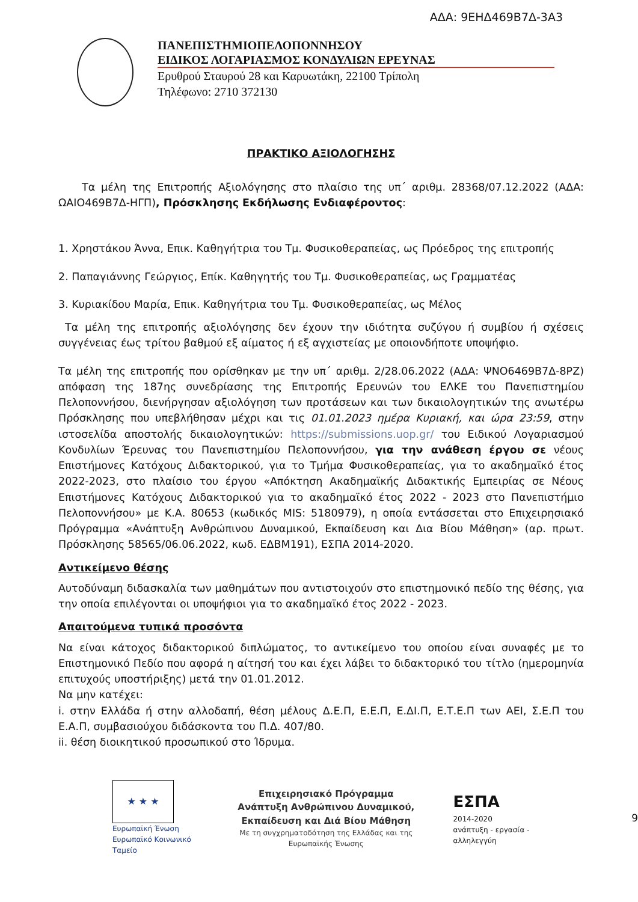ΑΔΑ: 9ΕΗΔ469Β7Δ-3Α3
ΠΑΝΕΠΙΣΤΗΜΙΟΠΕΛΟΠΟΝΝΗΣΟΥ
ΕΙΔΙΚΟΣ ΛΟΓΑΡΙΑΣΜΟΣ ΚΟΝΔΥΛΙΩΝ ΕΡΕΥΝΑΣ
Ερυθρού Σταυρού 28 και Καρυωτάκη, 22100 Τρίπολη
Τηλέφωνο: 2710 372130
ΠΡΑΚΤΙΚΟ ΑΞΙΟΛΟΓΗΣΗΣ
Τα μέλη της Επιτροπής Αξιολόγησης στο πλαίσιο της υπ΄ αριθμ. 28368/07.12.2022 (ΑΔΑ: ΩΑΙΟ469Β7Δ-ΗΓΠ), Πρόσκλησης Εκδήλωσης Ενδιαφέροντος:
1. Χρηστάκου Άννα, Επικ. Καθηγήτρια του Τμ. Φυσικοθεραπείας, ως Πρόεδρος της επιτροπής
2. Παπαγιάννης Γεώργιος, Επίκ. Καθηγητής του Τμ. Φυσικοθεραπείας, ως Γραμματέας
3. Κυριακίδου Μαρία, Επικ. Καθηγήτρια του Τμ. Φυσικοθεραπείας, ως Μέλος
Τα μέλη της επιτροπής αξιολόγησης δεν έχουν την ιδιότητα συζύγου ή συμβίου ή σχέσεις συγγένειας έως τρίτου βαθμού εξ αίματος ή εξ αγχιστείας με οποιονδήποτε υποψήφιο.
Τα μέλη της επιτροπής που ορίσθηκαν με την υπ΄ αριθμ. 2/28.06.2022 (ΑΔΑ: ΨΝΟ6469Β7Δ-8ΡΖ) απόφαση της 187ης συνεδρίασης της Επιτροπής Ερευνών του ΕΛΚΕ του Πανεπιστημίου Πελοποννήσου, διενήργησαν αξιολόγηση των προτάσεων και των δικαιολογητικών της ανωτέρω Πρόσκλησης που υπεβλήθησαν μέχρι και τις 01.01.2023 ημέρα Κυριακή, και ώρα 23:59, στην ιστοσελίδα αποστολής δικαιολογητικών: https://submissions.uop.gr/ του Ειδικού Λογαριασμού Κονδυλίων Έρευνας του Πανεπιστημίου Πελοποννήσου, για την ανάθεση έργου σε νέους Επιστήμονες Κατόχους Διδακτορικού, για το Τμήμα Φυσικοθεραπείας, για το ακαδημαϊκό έτος 2022-2023, στο πλαίσιο του έργου «Απόκτηση Ακαδημαϊκής Διδακτικής Εμπειρίας σε Νέους Επιστήμονες Κατόχους Διδακτορικού για το ακαδημαϊκό έτος 2022 - 2023 στο Πανεπιστήμιο Πελοποννήσου» με Κ.Α. 80653 (κωδικός MIS: 5180979), η οποία εντάσσεται στο Επιχειρησιακό Πρόγραμμα «Ανάπτυξη Ανθρώπινου Δυναμικού, Εκπαίδευση και Δια Βίου Μάθηση» (αρ. πρωτ. Πρόσκλησης 58565/06.06.2022, κωδ. ΕΔΒΜ191), ΕΣΠΑ 2014-2020.
Αντικείμενο θέσης
Αυτοδύναμη διδασκαλία των μαθημάτων που αντιστοιχούν στο επιστημονικό πεδίο της θέσης, για την οποία επιλέγονται οι υποψήφιοι για το ακαδημαϊκό έτος 2022 - 2023.
Απαιτούμενα τυπικά προσόντα
Να είναι κάτοχος διδακτορικού διπλώματος, το αντικείμενο του οποίου είναι συναφές με το Επιστημονικό Πεδίο που αφορά η αίτησή του και έχει λάβει το διδακτορικό του τίτλο (ημερομηνία επιτυχούς υποστήριξης) μετά την 01.01.2012.
Να μην κατέχει:
i. στην Ελλάδα ή στην αλλοδαπή, θέση μέλους Δ.Ε.Π, Ε.Ε.Π, Ε.ΔΙ.Π, Ε.Τ.Ε.Π των ΑΕΙ, Σ.Ε.Π του Ε.Α.Π, συμβασιούχου διδάσκοντα του Π.Δ. 407/80.
ii. θέση διοικητικού προσωπικού στο Ίδρυμα.
★ ★ ★
Ευρωπαϊκή Ένωση
Ευρωπαϊκό Κοινωνικό Ταμείο
Επιχειρησιακό Πρόγραμμα
Ανάπτυξη Ανθρώπινου Δυναμικού,
Εκπαίδευση και Διά Βίου Μάθηση
Με τη συγχρηματοδότηση της Ελλάδας και της Ευρωπαϊκής Ένωσης
ΕΣΠΑ
2014-2020
ανάπτυξη - εργασία - αλληλεγγύη
9